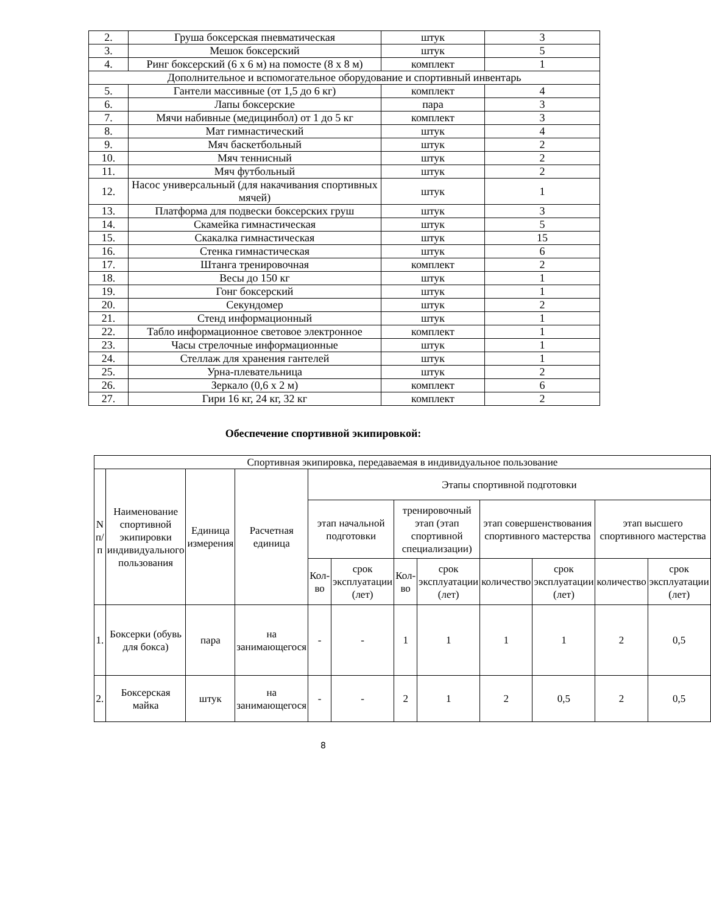| 2. | Груша боксерская пневматическая | штук | 3 |
| 3. | Мешок боксерский | штук | 5 |
| 4. | Ринг боксерский (6 х 6 м) на помосте (8 х 8 м) | комплект | 1 |
| Дополнительное и вспомогательное оборудование и спортивный инвентарь | | | |
| 5. | Гантели массивные (от 1,5 до 6 кг) | комплект | 4 |
| 6. | Лапы боксерские | пара | 3 |
| 7. | Мячи набивные (медицинбол) от 1 до 5 кг | комплект | 3 |
| 8. | Мат гимнастический | штук | 4 |
| 9. | Мяч баскетбольный | штук | 2 |
| 10. | Мяч теннисный | штук | 2 |
| 11. | Мяч футбольный | штук | 2 |
| 12. | Насос универсальный (для накачивания спортивных мячей) | штук | 1 |
| 13. | Платформа для подвески боксерских груш | штук | 3 |
| 14. | Скамейка гимнастическая | штук | 5 |
| 15. | Скакалка гимнастическая | штук | 15 |
| 16. | Стенка гимнастическая | штук | 6 |
| 17. | Штанга тренировочная | комплект | 2 |
| 18. | Весы до 150 кг | штук | 1 |
| 19. | Гонг боксерский | штук | 1 |
| 20. | Секундомер | штук | 2 |
| 21. | Стенд информационный | штук | 1 |
| 22. | Табло информационное световое электронное | комплект | 1 |
| 23. | Часы стрелочные информационные | штук | 1 |
| 24. | Стеллаж для хранения гантелей | штук | 1 |
| 25. | Урна-плевательница | штук | 2 |
| 26. | Зеркало (0,6 х 2 м) | комплект | 6 |
| 27. | Гири 16 кг, 24 кг, 32 кг | комплект | 2 |
Обеспечение спортивной экипировкой:
| Спортивная экипировка, передаваемая в индивидуальное пользование | | | | | | | | | | | |
| --- | --- | --- | --- | --- | --- | --- | --- | --- | --- | --- | --- |
| N п/п | Наименование спортивной экипировки индивидуального пользования | Единица измерения | Расчетная единица | Этапы спортивной подготовки | | | | | | | |
| | | | | этап начальной подготовки | | тренировочный этап (этап спортивной специализации) | | этап совершенствования спортивного мастерства | | этап высшего спортивного мастерства | |
| | | | | Кол-во | срок эксплуатации (лет) | Кол-во | срок эксплуатации (лет) | количество | срок эксплуатации (лет) | количество | срок эксплуатации (лет) |
| 1. | Боксерки (обувь для бокса) | пара | на занимающегося | - | - | 1 | 1 | 1 | 1 | 2 | 0,5 |
| 2. | Боксерская майка | штук | на занимающегося | - | - | 2 | 1 | 2 | 0,5 | 2 | 0,5 |
8